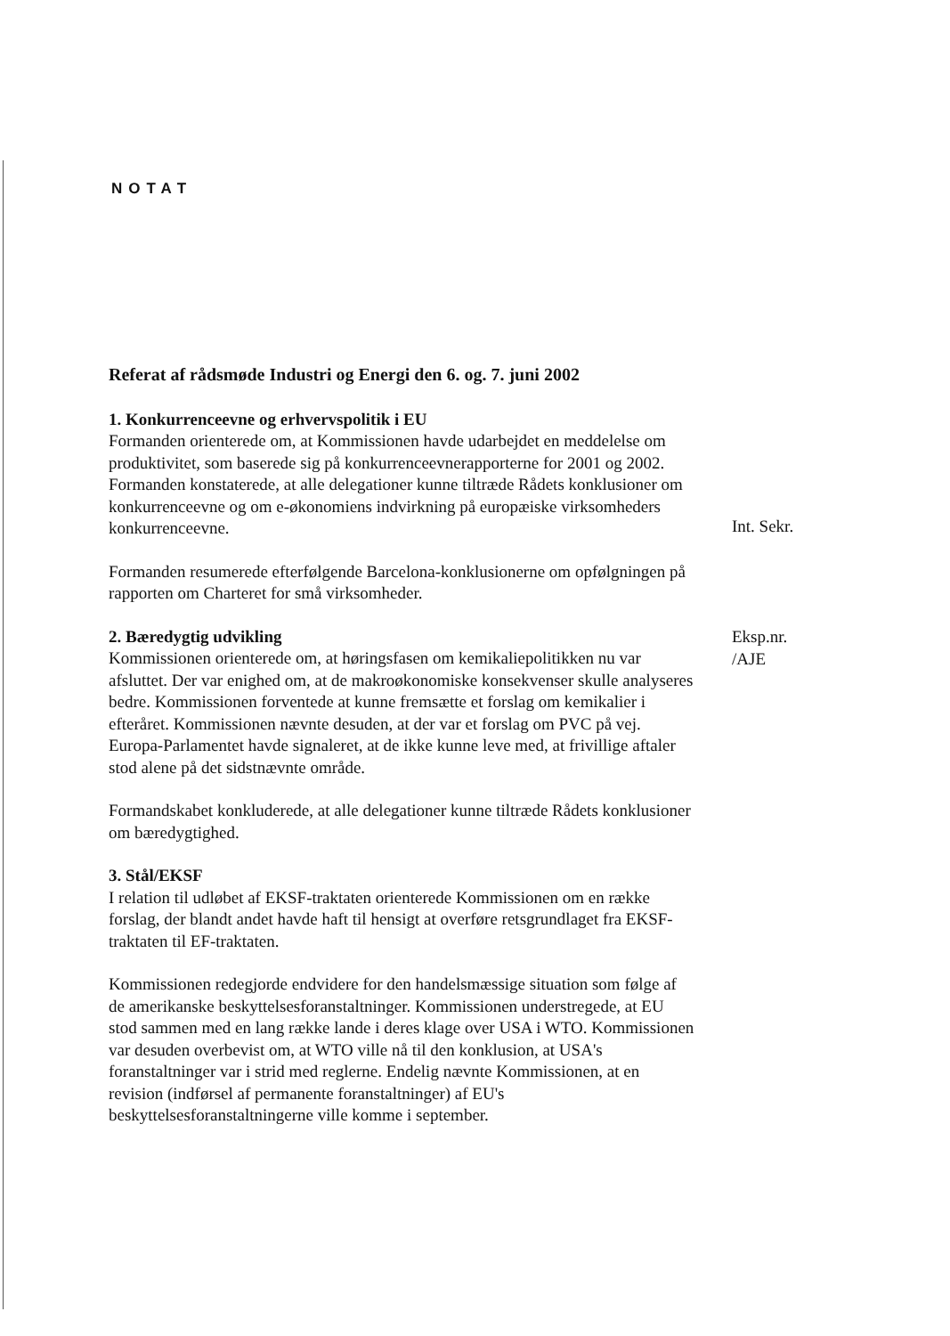NOTAT
Referat af rådsmøde Industri og Energi den 6. og. 7. juni 2002
1. Konkurrenceevne og erhvervspolitik i EU
Formanden orienterede om, at Kommissionen havde udarbejdet en meddelelse om produktivitet, som baserede sig på konkurrenceevnerapporterne for 2001 og 2002. Formanden konstaterede, at alle delegationer kunne tiltræde Rådets konklusioner om konkurrenceevne og om e-økonomiens indvirkning på europæiske virksomheders konkurrenceevne.
Formanden resumerede efterfølgende Barcelona-konklusionerne om opfølgningen på rapporten om Charteret for små virksomheder.
2. Bæredygtig udvikling
Kommissionen orienterede om, at høringsfasen om kemikaliepolitikken nu var afsluttet. Der var enighed om, at de makroøkonomiske konsekvenser skulle analyseres bedre. Kommissionen forventede at kunne fremsætte et forslag om kemikalier i efteråret. Kommissionen nævnte desuden, at der var et forslag om PVC på vej. Europa-Parlamentet havde signaleret, at de ikke kunne leve med, at frivillige aftaler stod alene på det sidstnævnte område.
Formandskabet konkluderede, at alle delegationer kunne tiltræde Rådets konklusioner om bæredygtighed.
3. Stål/EKSF
I relation til udløbet af EKSF-traktaten orienterede Kommissionen om en række forslag, der blandt andet havde haft til hensigt at overføre retsgrundlaget fra EKSF-traktaten til EF-traktaten.
Kommissionen redegjorde endvidere for den handelsmæssige situation som følge af de amerikanske beskyttelsesforanstaltninger. Kommissionen understregede, at EU stod sammen med en lang række lande i deres klage over USA i WTO. Kommissionen var desuden overbevist om, at WTO ville nå til den konklusion, at USA's foranstaltninger var i strid med reglerne. Endelig nævnte Kommissionen, at en revision (indførsel af permanente foranstaltninger) af EU's beskyttelsesforanstaltningerne ville komme i september.
Int. Sekr.
Eksp.nr.
/AJE